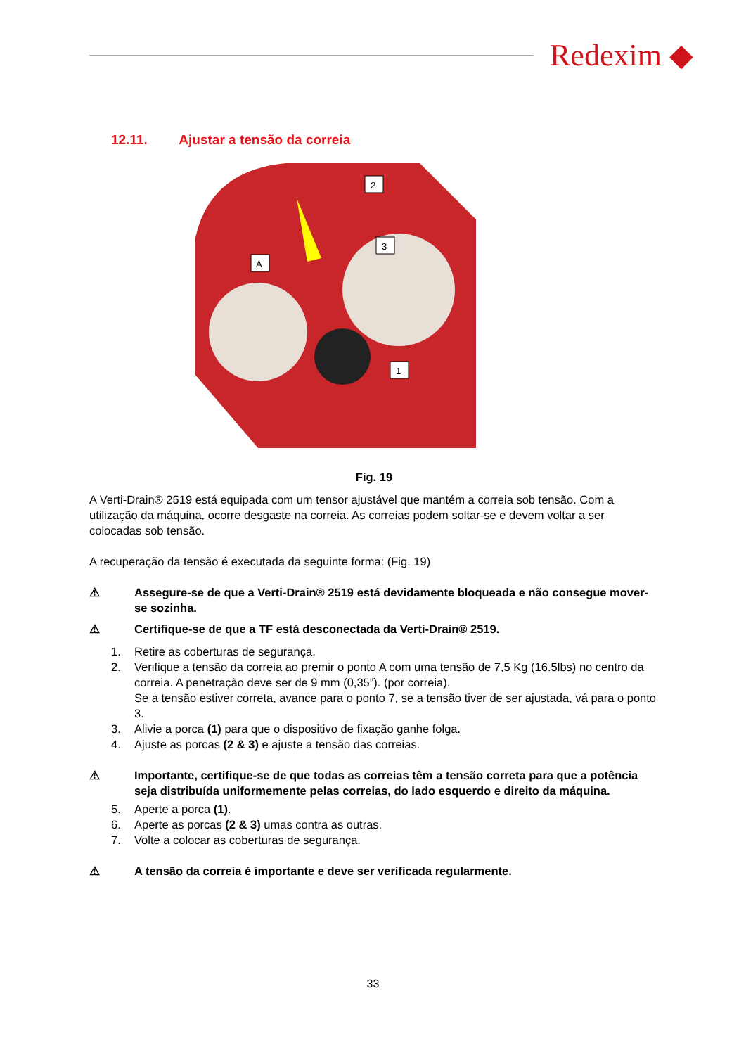Redexim ◆
12.11. Ajustar a tensão da correia
3
A
2
1
Fig. 19
A Verti-Drain® 2519 está equipada com um tensor ajustável que mantém a correia sob tensão. Com a utilização da máquina, ocorre desgaste na correia. As correias podem soltar-se e devem voltar a ser colocadas sob tensão.
A recuperação da tensão é executada da seguinte forma: (Fig. 19)
⚠ Assegure-se de que a Verti-Drain® 2519 está devidamente bloqueada e não consegue mover-se sozinha.
⚠ Certifique-se de que a TF está desconectada da Verti-Drain® 2519.
1. Retire as coberturas de segurança.
2. Verifique a tensão da correia ao premir o ponto A com uma tensão de 7,5 Kg (16.5lbs) no centro da correia. A penetração deve ser de 9 mm (0,35”). (por correia).
Se a tensão estiver correta, avance para o ponto 7, se a tensão tiver de ser ajustada, vá para o ponto 3.
3. Alivie a porca (1) para que o dispositivo de fixação ganhe folga.
4. Ajuste as porcas (2 & 3) e ajuste a tensão das correias.
⚠ Importante, certifique-se de que todas as correias têm a tensão correta para que a potência seja distribuída uniformemente pelas correias, do lado esquerdo e direito da máquina.
5. Aperte a porca (1).
6. Aperte as porcas (2 & 3) umas contra as outras.
7. Volte a colocar as coberturas de segurança.
⚠ A tensão da correia é importante e deve ser verificada regularmente.
33